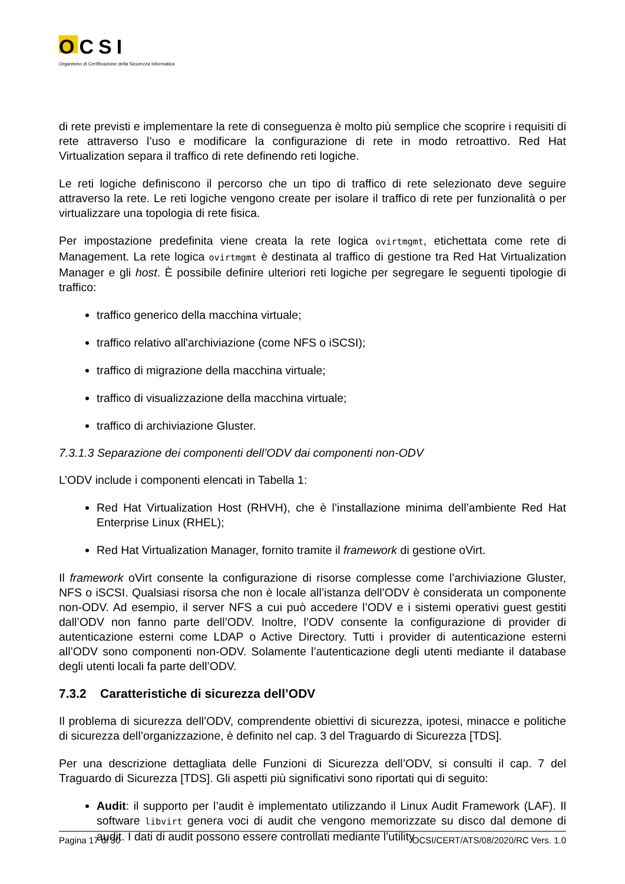OCSI
Organismo di Certificazione della Sicurezza Informatica
di rete previsti e implementare la rete di conseguenza è molto più semplice che scoprire i requisiti di rete attraverso l’uso e modificare la configurazione di rete in modo retroattivo. Red Hat Virtualization separa il traffico di rete definendo reti logiche.
Le reti logiche definiscono il percorso che un tipo di traffico di rete selezionato deve seguire attraverso la rete. Le reti logiche vengono create per isolare il traffico di rete per funzionalità o per virtualizzare una topologia di rete fisica.
Per impostazione predefinita viene creata la rete logica ovirtmgmt, etichettata come rete di Management. La rete logica ovirtmgmt è destinata al traffico di gestione tra Red Hat Virtualization Manager e gli host. È possibile definire ulteriori reti logiche per segregare le seguenti tipologie di traffico:
traffico generico della macchina virtuale;
traffico relativo all'archiviazione (come NFS o iSCSI);
traffico di migrazione della macchina virtuale;
traffico di visualizzazione della macchina virtuale;
traffico di archiviazione Gluster.
7.3.1.3 Separazione dei componenti dell’ODV dai componenti non-ODV
L’ODV include i componenti elencati in Tabella 1:
Red Hat Virtualization Host (RHVH), che è l’installazione minima dell’ambiente Red Hat Enterprise Linux (RHEL);
Red Hat Virtualization Manager, fornito tramite il framework di gestione oVirt.
Il framework oVirt consente la configurazione di risorse complesse come l’archiviazione Gluster, NFS o iSCSI. Qualsiasi risorsa che non è locale all’istanza dell’ODV è considerata un componente non-ODV. Ad esempio, il server NFS a cui può accedere l’ODV e i sistemi operativi guest gestiti dall’ODV non fanno parte dell’ODV. Inoltre, l’ODV consente la configurazione di provider di autenticazione esterni come LDAP o Active Directory. Tutti i provider di autenticazione esterni all’ODV sono componenti non-ODV. Solamente l’autenticazione degli utenti mediante il database degli utenti locali fa parte dell’ODV.
7.3.2 Caratteristiche di sicurezza dell’ODV
Il problema di sicurezza dell’ODV, comprendente obiettivi di sicurezza, ipotesi, minacce e politiche di sicurezza dell’organizzazione, è definito nel cap. 3 del Traguardo di Sicurezza [TDS].
Per una descrizione dettagliata delle Funzioni di Sicurezza dell’ODV, si consulti il cap. 7 del Traguardo di Sicurezza [TDS]. Gli aspetti più significativi sono riportati qui di seguito:
Audit: il supporto per l’audit è implementato utilizzando il Linux Audit Framework (LAF). Il software libvirt genera voci di audit che vengono memorizzate su disco dal demone di audit. I dati di audit possono essere controllati mediante l’utility
Pagina 17 di 30 OCSI/CERT/ATS/08/2020/RC Vers. 1.0